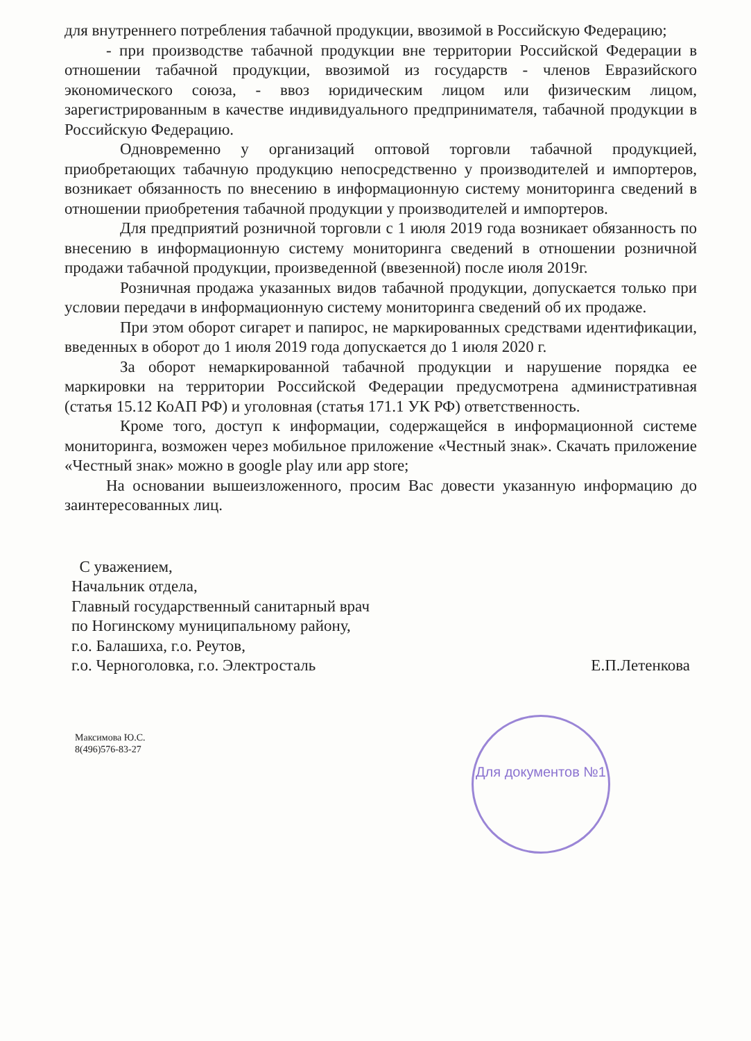Для документов №1
для внутреннего потребления табачной продукции, ввозимой в Российскую Федерацию;
- при производстве табачной продукции вне территории Российской Федерации в отношении табачной продукции, ввозимой из государств - членов Евразийского экономического союза, - ввоз юридическим лицом или физическим лицом, зарегистрированным в качестве индивидуального предпринимателя, табачной продукции в Российскую Федерацию.
Одновременно у организаций оптовой торговли табачной продукцией, приобретающих табачную продукцию непосредственно у производителей и импортеров, возникает обязанность по внесению в информационную систему мониторинга сведений в отношении приобретения табачной продукции у производителей и импортеров.
Для предприятий розничной торговли с 1 июля 2019 года возникает обязанность по внесению в информационную систему мониторинга сведений в отношении розничной продажи табачной продукции, произведенной (ввезенной) после июля 2019г.
Розничная продажа указанных видов табачной продукции, допускается только при условии передачи в информационную систему мониторинга сведений об их продаже.
При этом оборот сигарет и папирос, не маркированных средствами идентификации, введенных в оборот до 1 июля 2019 года допускается до 1 июля 2020 г.
За оборот немаркированной табачной продукции и нарушение порядка ее маркировки на территории Российской Федерации предусмотрена административная (статья 15.12 КоАП РФ) и уголовная (статья 171.1 УК РФ) ответственность.
Кроме того, доступ к информации, содержащейся в информационной системе мониторинга, возможен через мобильное приложение «Честный знак». Скачать приложение «Честный знак» можно в google play или app store;
На основании вышеизложенного, просим Вас довести указанную информацию до заинтересованных лиц.
С уважением,
Начальник отдела,
Главный государственный санитарный врач
по Ногинскому муниципальному району,
г.о. Балашиха, г.о. Реутов,
г.о. Черноголовка, г.о. Электросталь
Е.П.Летенкова
Максимова Ю.С.
8(496)576-83-27